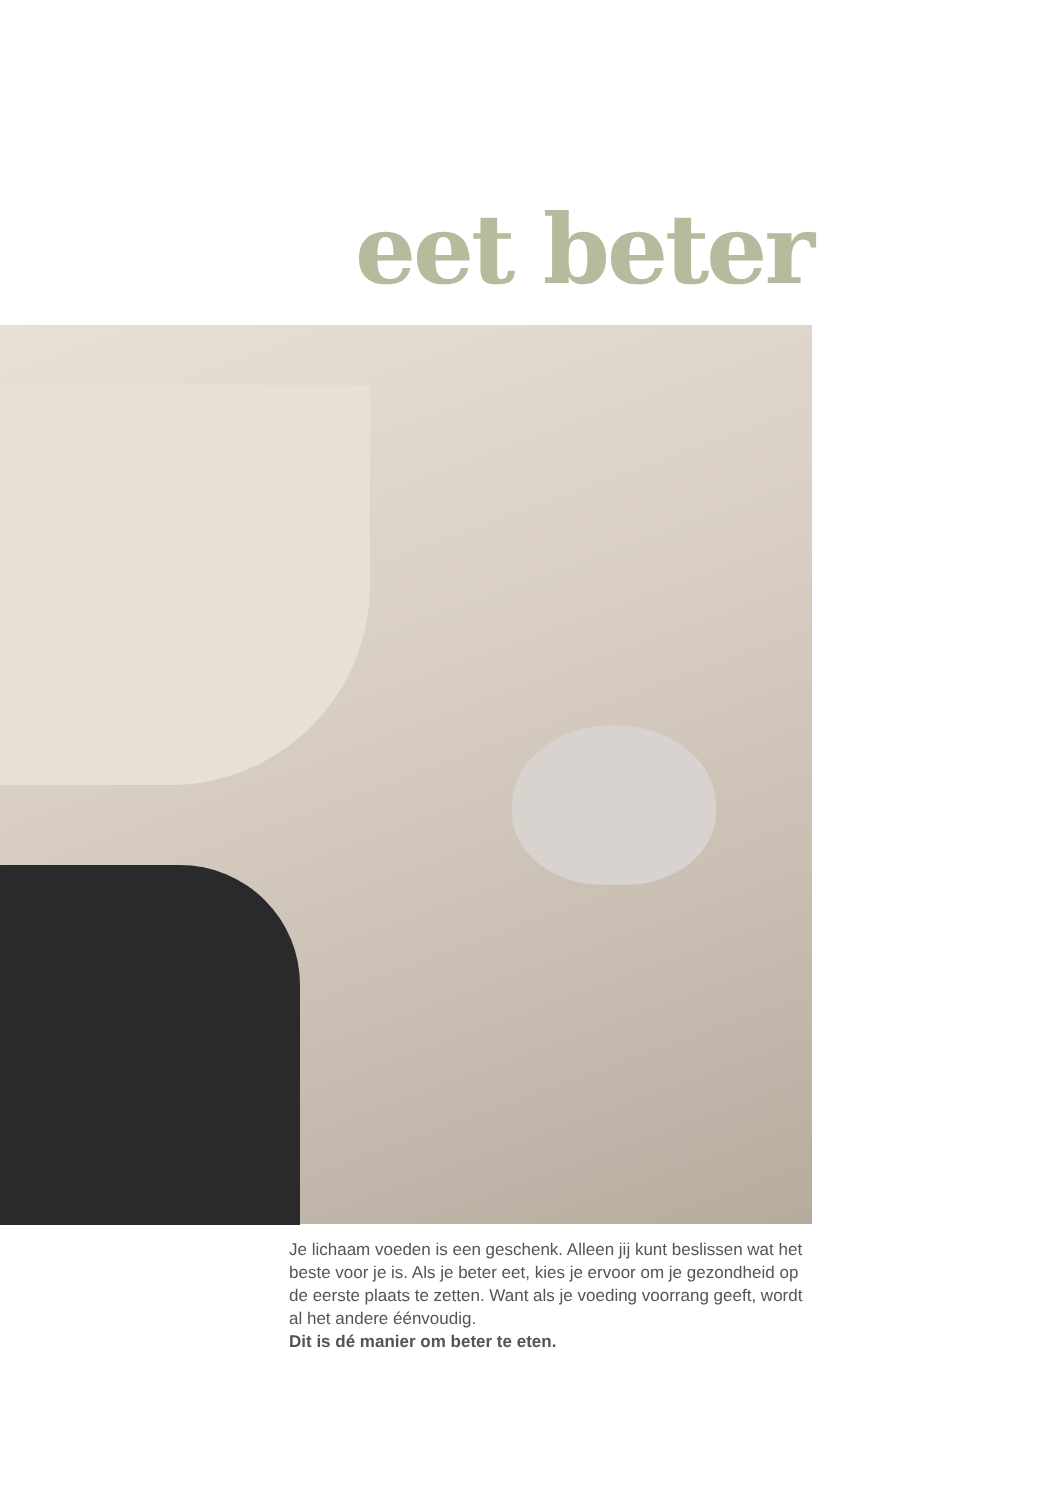eet beter
Je lichaam voeden is een geschenk. Alleen jij kunt beslissen wat het beste voor je is. Als je beter eet, kies je ervoor om je gezondheid op de eerste plaats te zetten. Want als je voeding voorrang geeft, wordt al het andere éénvoudig.
Dit is dé manier om beter te eten.